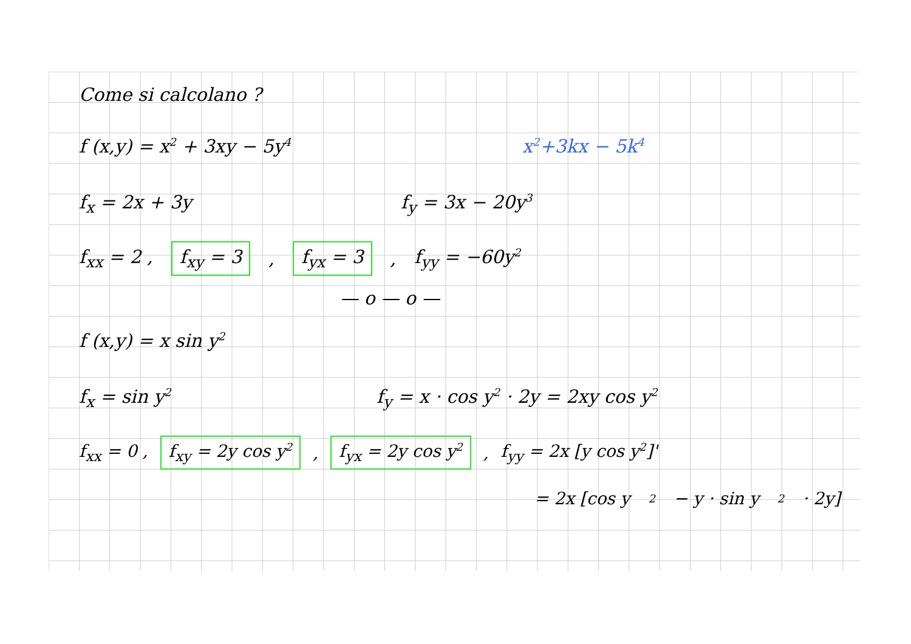Come si calcolano ?
f (x,y) = x<sup>2</sup> + 3xy − 5y<sup>4</sup> x<sup>2</sup>+3kx − 5k<sup>4</sup>
f<sub>x</sub> = 2x + 3y f<sub>y</sub> = 3x − 20y<sup>3</sup>
f<sub>xx</sub> = 2 , f<sub>xy</sub> = 3, f<sub>yx</sub> = 3, f<sub>yy</sub> = −60y<sup>2</sup>
— o — o —
f (x,y) = x sin y<sup>2</sup>
f<sub>x</sub> = sin y<sup>2</sup> f<sub>y</sub> = x · cos y<sup>2</sup> · 2y = 2xy cos y<sup>2</sup>
f<sub>xx</sub> = 0 , f<sub>xy</sub> = 2y cos y<sup>2</sup>, f<sub>yx</sub> = 2y cos y<sup>2</sup>, f<sub>yy</sub> = 2x [y cos y<sup>2</sup>]'
= 2x [cos y<sup>2</sup> − y · sin y<sup>2</sup> · 2y]